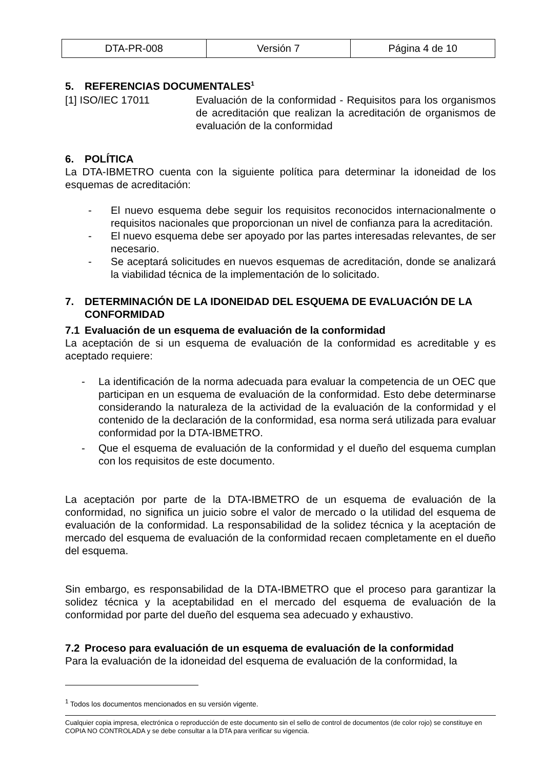| DTA-PR-008 | Versión 7 | Página 4 de 10 |
5. REFERENCIAS DOCUMENTALES<sup>1</sup>
[1] ISO/IEC 17011 Evaluación de la conformidad - Requisitos para los organismos de acreditación que realizan la acreditación de organismos de evaluación de la conformidad
6. POLÍTICA
La DTA-IBMETRO cuenta con la siguiente política para determinar la idoneidad de los esquemas de acreditación:
- El nuevo esquema debe seguir los requisitos reconocidos internacionalmente o requisitos nacionales que proporcionan un nivel de confianza para la acreditación.
- El nuevo esquema debe ser apoyado por las partes interesadas relevantes, de ser necesario.
- Se aceptará solicitudes en nuevos esquemas de acreditación, donde se analizará la viabilidad técnica de la implementación de lo solicitado.
7. DETERMINACIÓN DE LA IDONEIDAD DEL ESQUEMA DE EVALUACIÓN DE LA CONFORMIDAD
7.1 Evaluación de un esquema de evaluación de la conformidad
La aceptación de si un esquema de evaluación de la conformidad es acreditable y es aceptado requiere:
- La identificación de la norma adecuada para evaluar la competencia de un OEC que participan en un esquema de evaluación de la conformidad. Esto debe determinarse considerando la naturaleza de la actividad de la evaluación de la conformidad y el contenido de la declaración de la conformidad, esa norma será utilizada para evaluar conformidad por la DTA-IBMETRO.
- Que el esquema de evaluación de la conformidad y el dueño del esquema cumplan con los requisitos de este documento.
La aceptación por parte de la DTA-IBMETRO de un esquema de evaluación de la conformidad, no significa un juicio sobre el valor de mercado o la utilidad del esquema de evaluación de la conformidad. La responsabilidad de la solidez técnica y la aceptación de mercado del esquema de evaluación de la conformidad recaen completamente en el dueño del esquema.
Sin embargo, es responsabilidad de la DTA-IBMETRO que el proceso para garantizar la solidez técnica y la aceptabilidad en el mercado del esquema de evaluación de la conformidad por parte del dueño del esquema sea adecuado y exhaustivo.
7.2 Proceso para evaluación de un esquema de evaluación de la conformidad
Para la evaluación de la idoneidad del esquema de evaluación de la conformidad, la
<sup>1</sup> Todos los documentos mencionados en su versión vigente.
Cualquier copia impresa, electrónica o reproducción de este documento sin el sello de control de documentos (de color rojo) se constituye en COPIA NO CONTROLADA y se debe consultar a la DTA para verificar su vigencia.